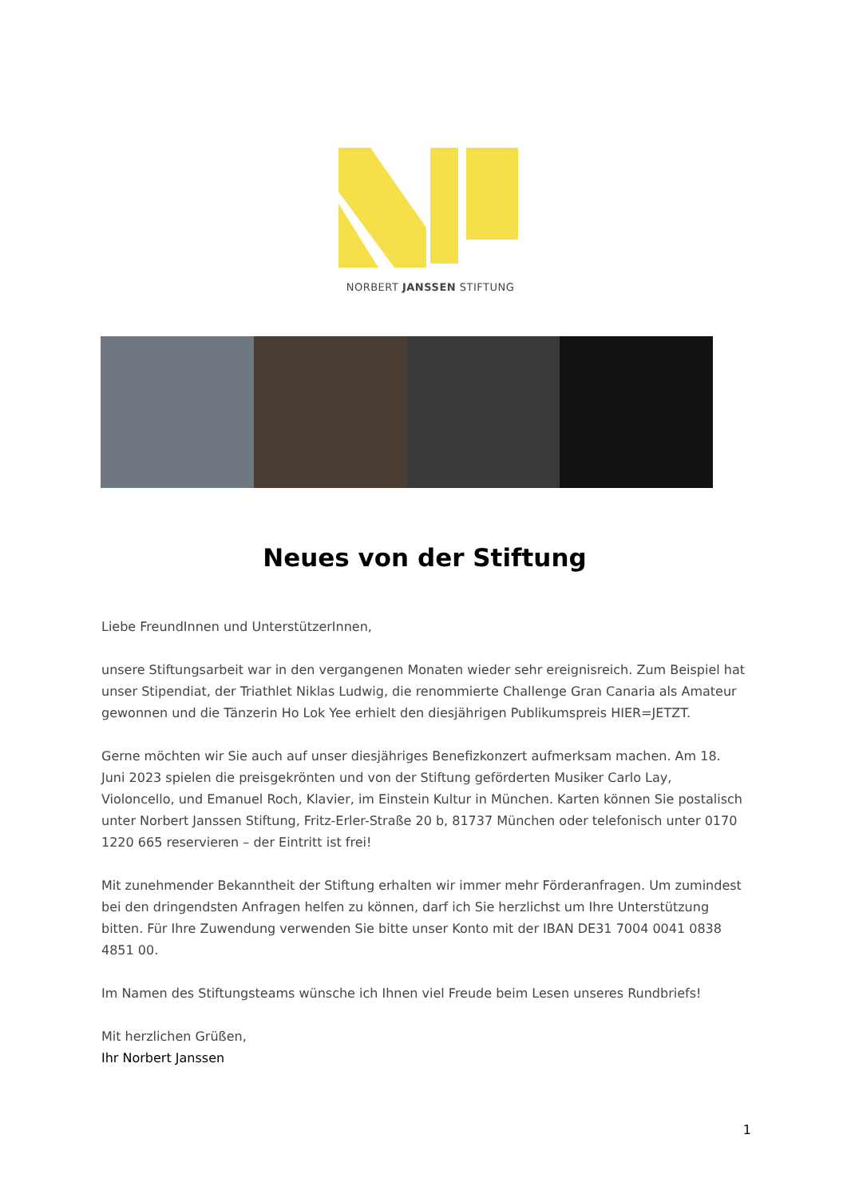NORBERT JANSSEN STIFTUNG
Neues von der Stiftung
Liebe FreundInnen und UnterstützerInnen,
unsere Stiftungsarbeit war in den vergangenen Monaten wieder sehr ereignisreich. Zum Beispiel hat unser Stipendiat, der Triathlet Niklas Ludwig, die renommierte Challenge Gran Canaria als Amateur gewonnen und die Tänzerin Ho Lok Yee erhielt den diesjährigen Publikumspreis HIER=JETZT.
Gerne möchten wir Sie auch auf unser diesjähriges Benefizkonzert aufmerksam machen. Am 18. Juni 2023 spielen die preisgekrönten und von der Stiftung geförderten Musiker Carlo Lay, Violoncello, und Emanuel Roch, Klavier, im Einstein Kultur in München. Karten können Sie postalisch unter Norbert Janssen Stiftung, Fritz-Erler-Straße 20 b, 81737 München oder telefonisch unter 0170 1220 665 reservieren – der Eintritt ist frei!
Mit zunehmender Bekanntheit der Stiftung erhalten wir immer mehr Förderanfragen. Um zumindest bei den dringendsten Anfragen helfen zu können, darf ich Sie herzlichst um Ihre Unterstützung bitten. Für Ihre Zuwendung verwenden Sie bitte unser Konto mit der IBAN DE31 7004 0041 0838 4851 00.
Im Namen des Stiftungsteams wünsche ich Ihnen viel Freude beim Lesen unseres Rundbriefs!
Mit herzlichen Grüßen,
Ihr Norbert Janssen
1